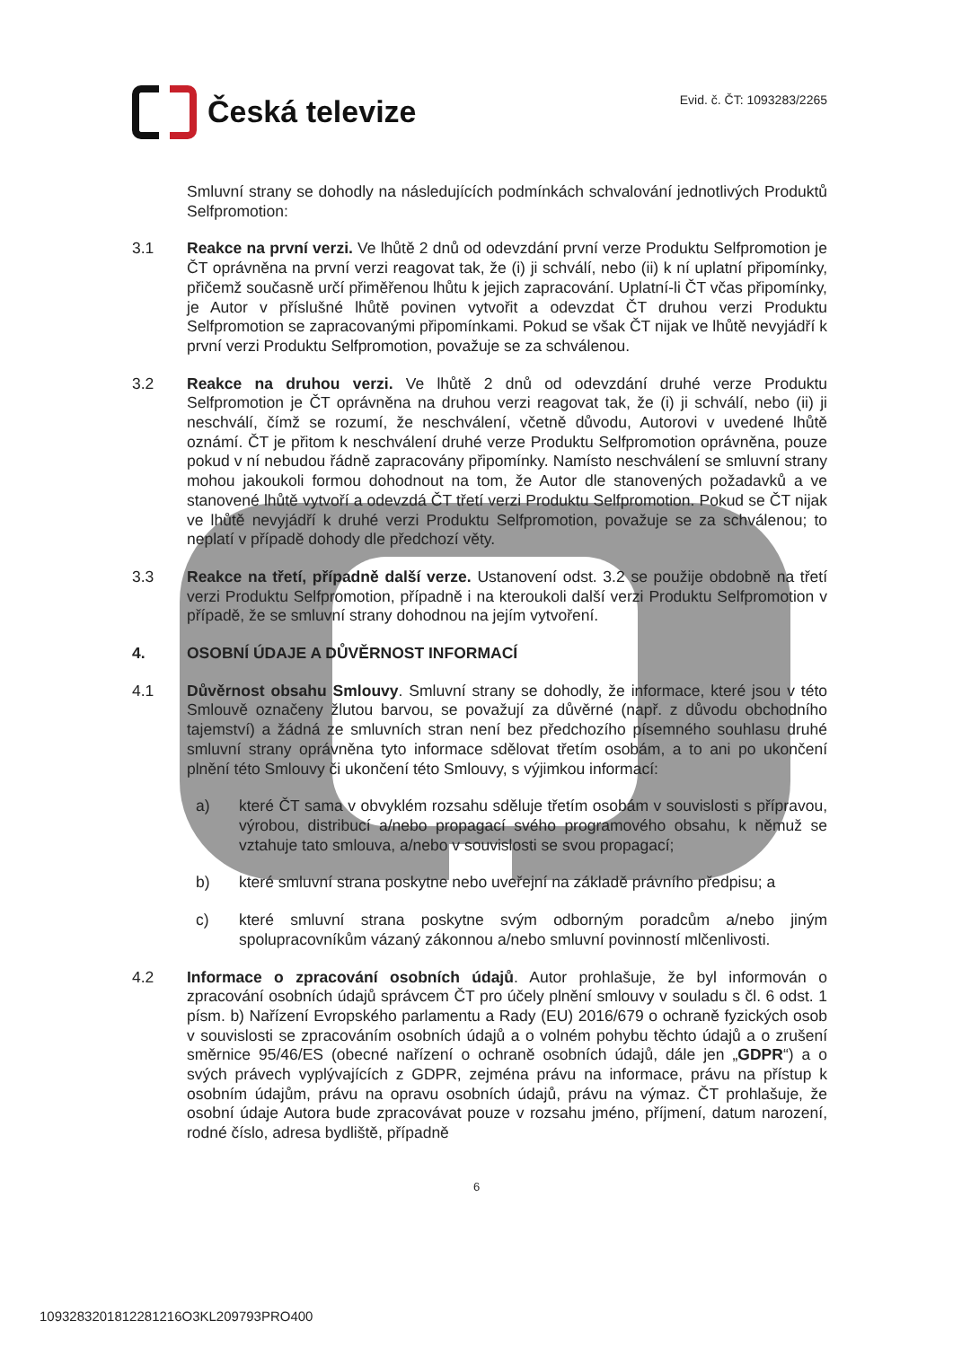Česká televize
Evid. č. ČT: 1093283/2265
Smluvní strany se dohodly na následujících podmínkách schvalování jednotlivých Produktů Selfpromotion:
3.1 Reakce na první verzi. Ve lhůtě 2 dnů od odevzdání první verze Produktu Selfpromotion je ČT oprávněna na první verzi reagovat tak, že (i) ji schválí, nebo (ii) k ní uplatní připomínky, přičemž současně určí přiměřenou lhůtu k jejich zapracování. Uplatní-li ČT včas připomínky, je Autor v příslušné lhůtě povinen vytvořit a odevzdat ČT druhou verzi Produktu Selfpromotion se zapracovanými připomínkami. Pokud se však ČT nijak ve lhůtě nevyjádří k první verzi Produktu Selfpromotion, považuje se za schválenou.
3.2 Reakce na druhou verzi. Ve lhůtě 2 dnů od odevzdání druhé verze Produktu Selfpromotion je ČT oprávněna na druhou verzi reagovat tak, že (i) ji schválí, nebo (ii) ji neschválí, čímž se rozumí, že neschválení, včetně důvodu, Autorovi v uvedené lhůtě oznámí. ČT je přitom k neschválení druhé verze Produktu Selfpromotion oprávněna, pouze pokud v ní nebudou řádně zapracovány připomínky. Namísto neschválení se smluvní strany mohou jakoukoli formou dohodnout na tom, že Autor dle stanovených požadavků a ve stanovené lhůtě vytvoří a odevzdá ČT třetí verzi Produktu Selfpromotion. Pokud se ČT nijak ve lhůtě nevyjádří k druhé verzi Produktu Selfpromotion, považuje se za schválenou; to neplatí v případě dohody dle předchozí věty.
3.3 Reakce na třetí, případně další verze. Ustanovení odst. 3.2 se použije obdobně na třetí verzi Produktu Selfpromotion, případně i na kteroukoli další verzi Produktu Selfpromotion v případě, že se smluvní strany dohodnou na jejím vytvoření.
4. OSOBNÍ ÚDAJE A DŮVĚRNOST INFORMACÍ
4.1 Důvěrnost obsahu Smlouvy. Smluvní strany se dohodly, že informace, které jsou v této Smlouvě označeny žlutou barvou, se považují za důvěrné (např. z důvodu obchodního tajemství) a žádná ze smluvních stran není bez předchozího písemného souhlasu druhé smluvní strany oprávněna tyto informace sdělovat třetím osobám, a to ani po ukončení plnění této Smlouvy či ukončení této Smlouvy, s výjimkou informací:
a) které ČT sama v obvyklém rozsahu sděluje třetím osobám v souvislosti s přípravou, výrobou, distribucí a/nebo propagací svého programového obsahu, k němuž se vztahuje tato smlouva, a/nebo v souvislosti se svou propagací;
b) které smluvní strana poskytne nebo uveřejní na základě právního předpisu; a
c) které smluvní strana poskytne svým odborným poradcům a/nebo jiným spolupracovníkům vázaný zákonnou a/nebo smluvní povinností mlčenlivosti.
4.2 Informace o zpracování osobních údajů. Autor prohlašuje, že byl informován o zpracování osobních údajů správcem ČT pro účely plnění smlouvy v souladu s čl. 6 odst. 1 písm. b) Nařízení Evropského parlamentu a Rady (EU) 2016/679 o ochraně fyzických osob v souvislosti se zpracováním osobních údajů a o volném pohybu těchto údajů a o zrušení směrnice 95/46/ES (obecné nařízení o ochraně osobních údajů, dále jen „GDPR“) a o svých právech vyplývajících z GDPR, zejména právu na informace, právu na přístup k osobním údajům, právu na opravu osobních údajů, právu na výmaz. ČT prohlašuje, že osobní údaje Autora bude zpracovávat pouze v rozsahu jméno, příjmení, datum narození, rodné číslo, adresa bydliště, případně
6
1093283201812281216O3KL209793PRO400